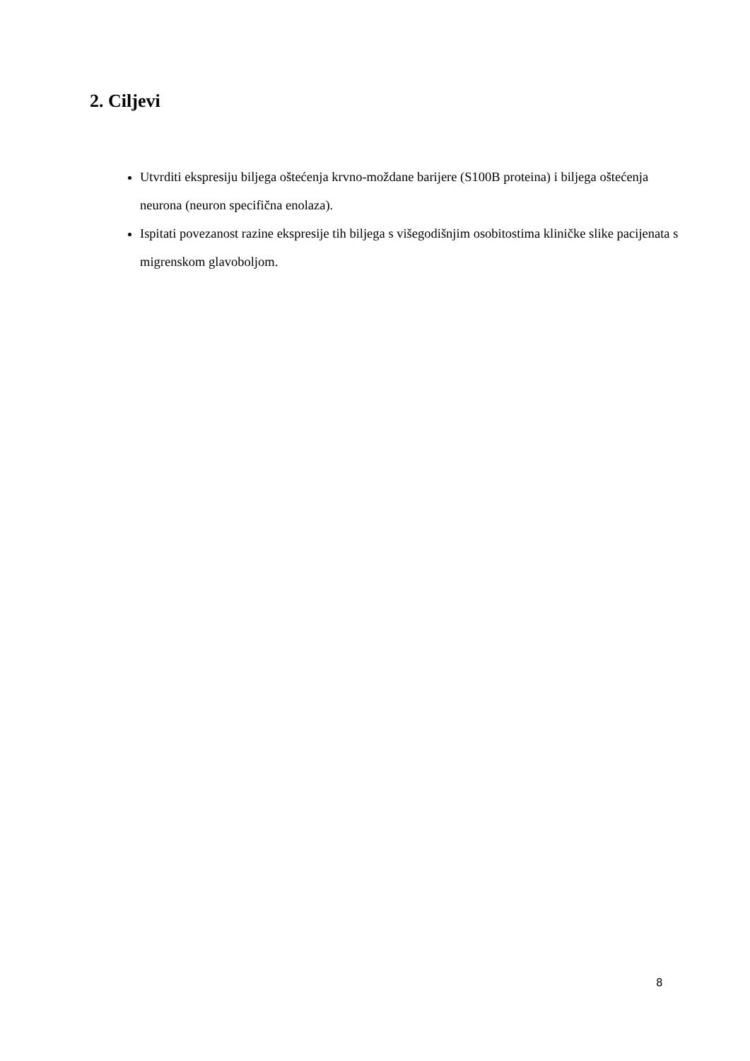2. Ciljevi
Utvrditi ekspresiju biljega oštećenja krvno-moždane barijere (S100B proteina) i biljega oštećenja neurona (neuron specifična enolaza).
Ispitati povezanost razine ekspresije tih biljega s višegodišnjim osobitostima kliničke slike pacijenata s migrenskom glavoboljom.
8